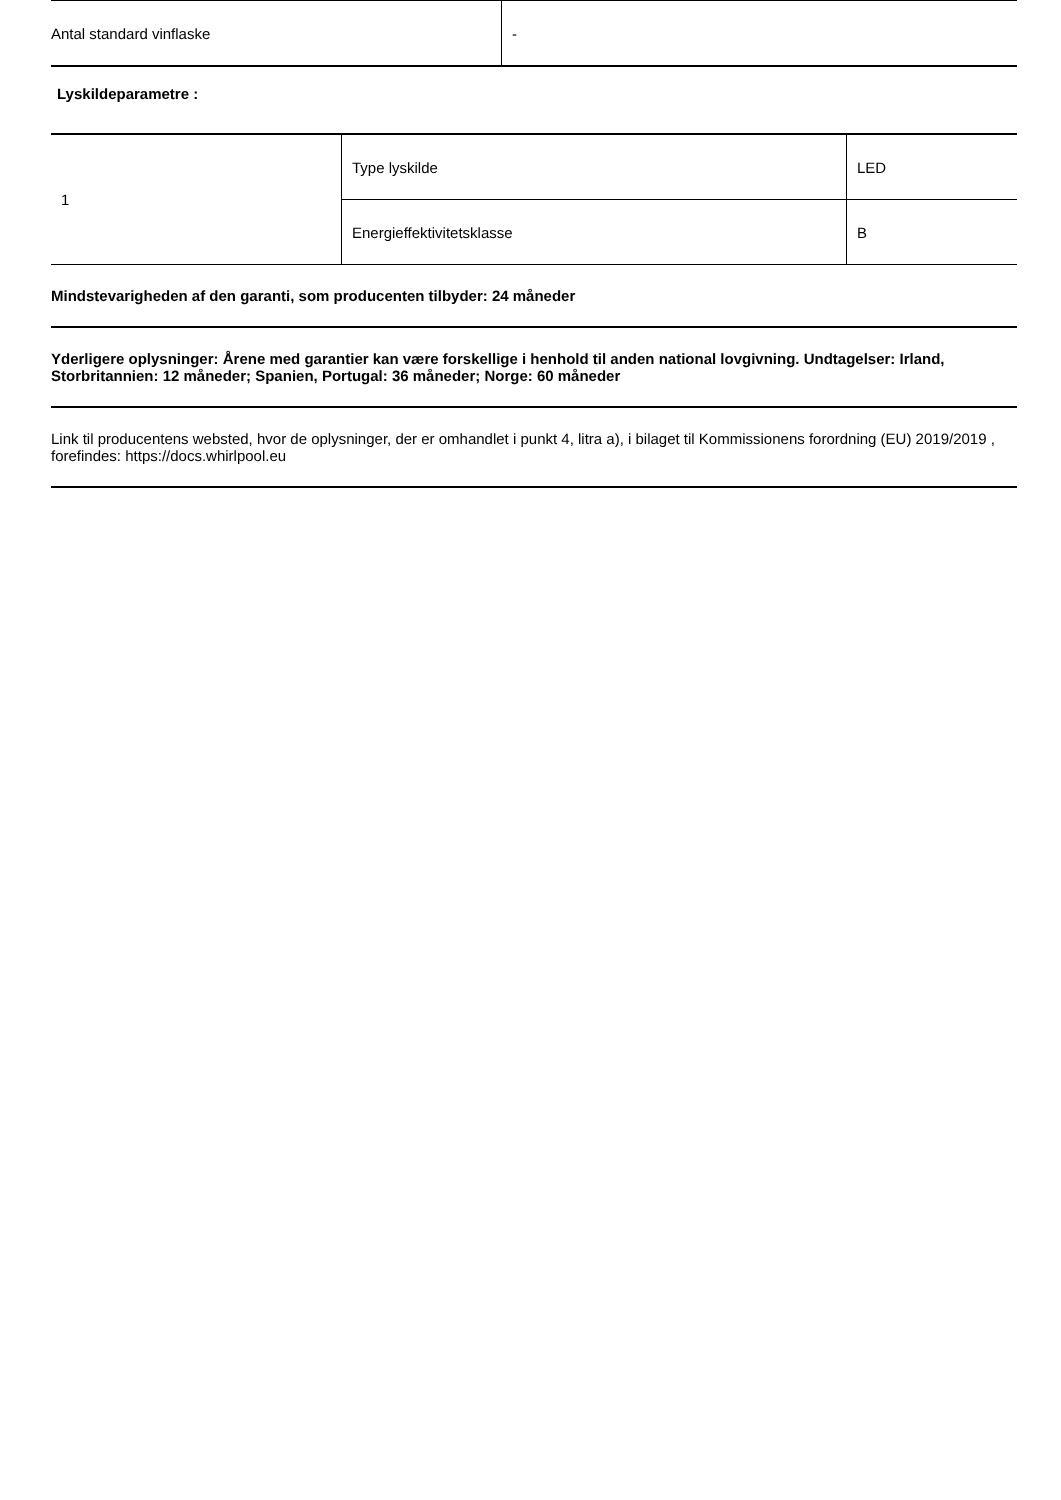| Antal standard vinflaske | - |
Lyskildeparametre :
| 1 | Type lyskilde | LED |
| | Energieffektivitetsklasse | B |
Mindstevarigheden af den garanti, som producenten tilbyder: 24 måneder
Yderligere oplysninger: Årene med garantier kan være forskellige i henhold til anden national lovgivning. Undtagelser: Irland, Storbritannien: 12 måneder; Spanien, Portugal: 36 måneder; Norge: 60 måneder
Link til producentens websted, hvor de oplysninger, der er omhandlet i punkt 4, litra a), i bilaget til Kommissionens forordning (EU) 2019/2019 , forefindes: https://docs.whirlpool.eu